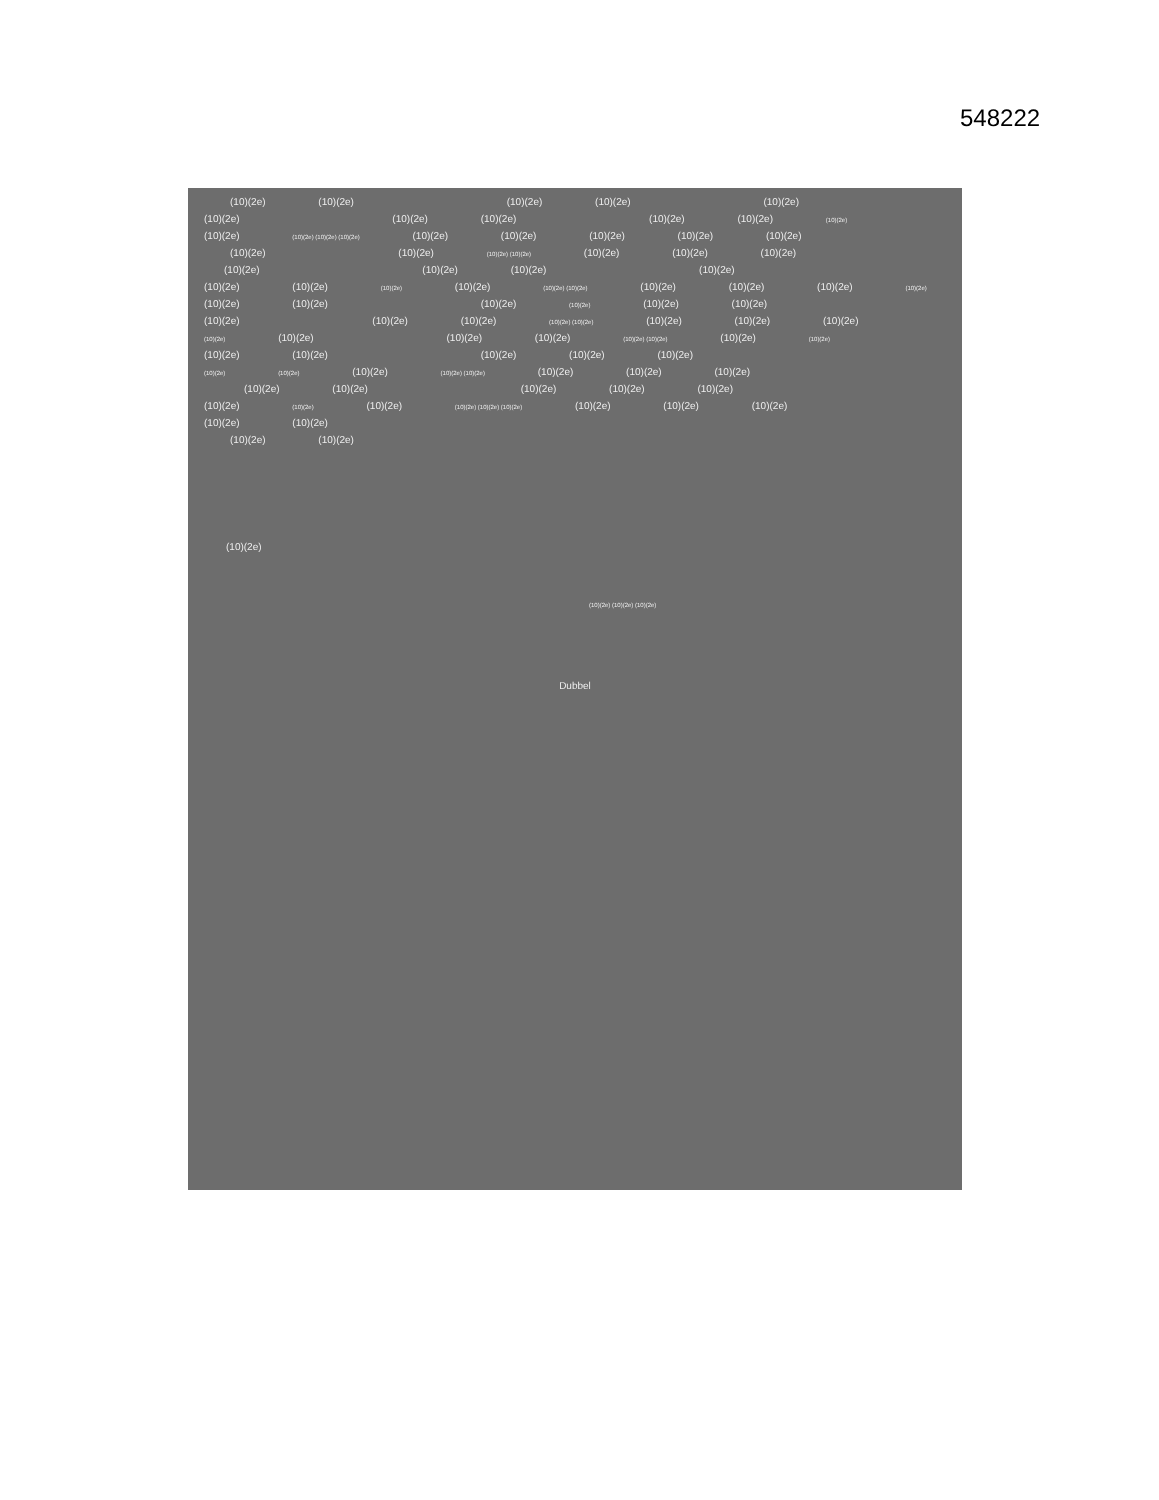548222
(10)(2e) (10)(2e) (10)(2e) (10)(2e) (10)(2e)
(10)(2e) (10)(2e) (10)(2e) (10)(2e) (10)(2e) (10)(2e)
(10)(2e) (10)(2e) (10)(2e) (10)(2e) (10)(2e) (10)(2e) (10)(2e) (10)(2e) (10)(2e)
(10)(2e) (10)(2e) (10)(2e) (10)(2e) (10)(2e) (10)(2e) (10)(2e)
(10)(2e) (10)(2e) (10)(2e) (10)(2e)
(10)(2e) (10)(2e) (10)(2e) (10)(2e) (10)(2e) (10)(2e) (10)(2e) (10)(2e) (10)(2e) (10)(2e)
(10)(2e) (10)(2e) (10)(2e) (10)(2e) (10)(2e) (10)(2e)
(10)(2e) (10)(2e) (10)(2e) (10)(2e) (10)(2e) (10)(2e) (10)(2e) (10)(2e)
(10)(2e) (10)(2e) (10)(2e) (10)(2e) (10)(2e) (10)(2e) (10)(2e) (10)(2e)
(10)(2e) (10)(2e) (10)(2e) (10)(2e) (10)(2e)
(10)(2e) (10)(2e) (10)(2e) (10)(2e) (10)(2e) (10)(2e) (10)(2e) (10)(2e)
(10)(2e) (10)(2e) (10)(2e) (10)(2e) (10)(2e)
(10)(2e) (10)(2e) (10)(2e) (10)(2e) (10)(2e) (10)(2e) (10)(2e) (10)(2e) (10)(2e)
(10)(2e) (10)(2e)
(10)(2e) (10)(2e)
(10)(2e)
(10)(2e) (10)(2e) (10)(2e)
Dubbel